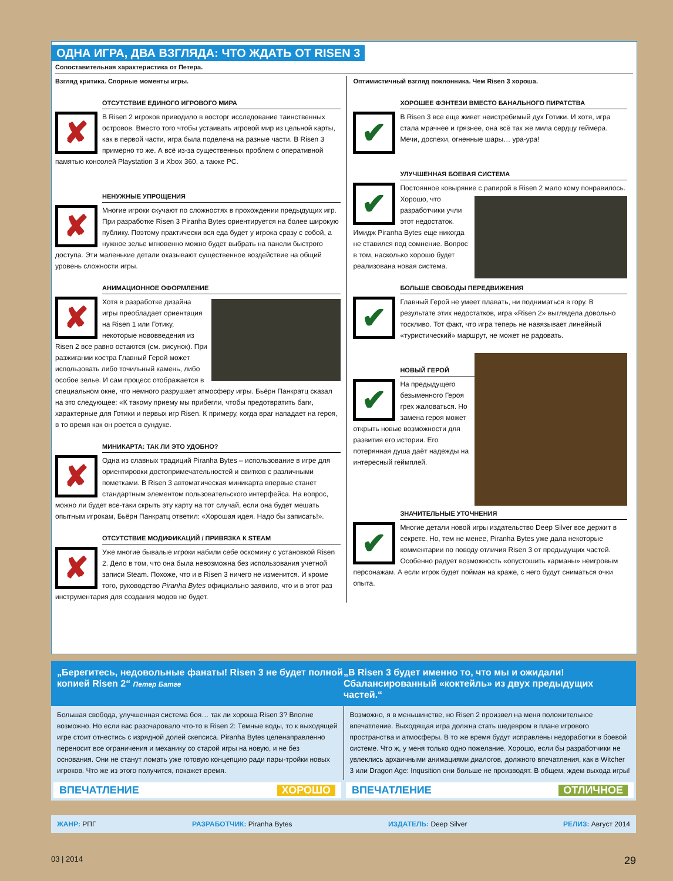ОДНА ИГРА, ДВА ВЗГЛЯДА: ЧТО ЖДАТЬ ОТ RISEN 3
Сопоставительная характеристика от Петера.
Взгляд критика. Спорные моменты игры.
ОТСУТСТВИЕ ЕДИНОГО ИГРОВОГО МИРА
✘
В Risen 2 игроков приводило в восторг исследование таинственных островов. Вместо того чтобы устаивать игровой мир из цельной карты, как в первой части, игра была поделена на разные части. В Risen 3 примерно то же. А всё из-за существенных проблем с оперативной памятью консолей Playstation 3 и Xbox 360, а также PC.
НЕНУЖНЫЕ УПРОЩЕНИЯ
✘
Многие игроки скучают по сложностях в прохождении предыдущих игр. При разработке Risen 3 Piranha Bytes ориентируется на более широкую публику. Поэтому практически вся еда будет у игрока сразу с собой, а нужное зелье мгновенно можно будет выбрать на панели быстрого доступа. Эти маленькие детали оказывают существенное воздействие на общий уровень сложности игры.
АНИМАЦИОННОЕ ОФОРМЛЕНИЕ
✘
Хотя в разработке дизайна игры преобладает ориентация на Risen 1 или Готику, некоторые нововведения из Risen 2 все равно остаются (см. рисунок). При разжигании костра Главный Герой может использовать либо точильный камень, либо особое зелье. И сам процесс отображается в специальном окне, что немного разрушает атмосферу игры. Бьёрн Панкратц сказал на это следующее: «К такому приему мы прибегли, чтобы предотвратить баги, характерные для Готики и первых игр Risen. К примеру, когда враг нападает на героя, в то время как он роется в сундуке.
МИНИКАРТА: ТАК ЛИ ЭТО УДОБНО?
✘
Одна из славных традиций Piranha Bytes – использование в игре для ориентировки достопримечательностей и свитков с различными пометками. В Risen 3 автоматическая миникарта впервые станет стандартным элементом пользовательского интерфейса. На вопрос, можно ли будет все-таки скрыть эту карту на тот случай, если она будет мешать опытным игрокам, Бьёрн Панкратц ответил: «Хорошая идея. Надо бы записать!».
ОТСУТСТВИЕ МОДИФИКАЦИЙ / ПРИВЯЗКА К STEAM
✘
Уже многие бывалые игроки набили себе оскомину с установкой Risen 2. Дело в том, что она была невозможна без использования учетной записи Steam. Похоже, что и в Risen 3 ничего не изменится. И кроме того, руководство Piranha Bytes официально заявило, что и в этот раз инструментария для создания модов не будет.
Оптимистичный взгляд поклонника. Чем Risen 3 хороша.
ХОРОШЕЕ ФЭНТЕЗИ ВМЕСТО БАНАЛЬНОГО ПИРАТСТВА
✔
В Risen 3 все еще живет неистребимый дух Готики. И хотя, игра стала мрачнее и грязнее, она всё так же мила сердцу геймера. Мечи, доспехи, огненные шары… ура-ура!
УЛУЧШЕННАЯ БОЕВАЯ СИСТЕМА
✔
Постоянное ковыряние с рапирой в Risen 2 мало кому понравилось. Хорошо, что разработчики учли этот недостаток. Имидж Piranha Bytes еще никогда не ставился под сомнение. Вопрос в том, насколько хорошо будет реализована новая система.
БОЛЬШЕ СВОБОДЫ ПЕРЕДВИЖЕНИЯ
✔
Главный Герой не умеет плавать, ни подниматься в гору. В результате этих недостатков, игра «Risen 2» выглядела довольно тоскливо. Тот факт, что игра теперь не навязывает линейный «туристический» маршрут, не может не радовать.
НОВЫЙ ГЕРОЙ
✔
На предыдущего безыменного Героя грех жаловаться. Но замена героя может открыть новые возможности для развития его истории. Его потерянная душа даёт надежды на интересный геймплей.
ЗНАЧИТЕЛЬНЫЕ УТОЧНЕНИЯ
✔
Многие детали новой игры издательство Deep Silver все держит в секрете. Но, тем не менее, Piranha Bytes уже дала некоторые комментарии по поводу отличия Risen 3 от предыдущих частей. Особенно радует возможность «опустошить карманы» неигровым персонажам. А если игрок будет пойман на краже, с него будут сниматься очки опыта.
„Берегитесь, недовольные фанаты! Risen 3 не будет полной копией Risen 2“ Петер Батге
„В Risen 3 будет именно то, что мы и ожидали! Сбалансированный «коктейль» из двух предыдущих частей.“
Большая свобода, улучшенная система боя… так ли хороша Risen 3? Вполне возможно. Но если вас разочаровало что-то в Risen 2: Темные воды, то к выходящей игре стоит отнестись с изрядной долей скепсиса. Piranha Bytes целенаправленно переносит все ограничения и механику со старой игры на новую, и не без основания. Они не станут ломать уже готовую концепцию ради пары-тройки новых игроков. Что же из этого получится, покажет время.
Возможно, я в меньшинстве, но Risen 2 произвел на меня положительное впечатление. Выходящая игра должна стать шедевром в плане игрового пространства и атмосферы. В то же время будут исправлены недоработки в боевой системе. Что ж, у меня только одно пожелание. Хорошо, если бы разработчики не увлеклись архаичными анимациями диалогов, должного впечатления, как в Witcher 3 или Dragon Age: Inqusition они больше не производят. В общем, ждем выхода игры!
ВПЕЧАТЛЕНИЕ ХОРОШО ВПЕЧАТЛЕНИЕ ОТЛИЧНОЕ
ЖАНР: РПГ РАЗРАБОТЧИК: Piranha Bytes ИЗДАТЕЛЬ: Deep Silver РЕЛИЗ: Август 2014
03 | 2014 29